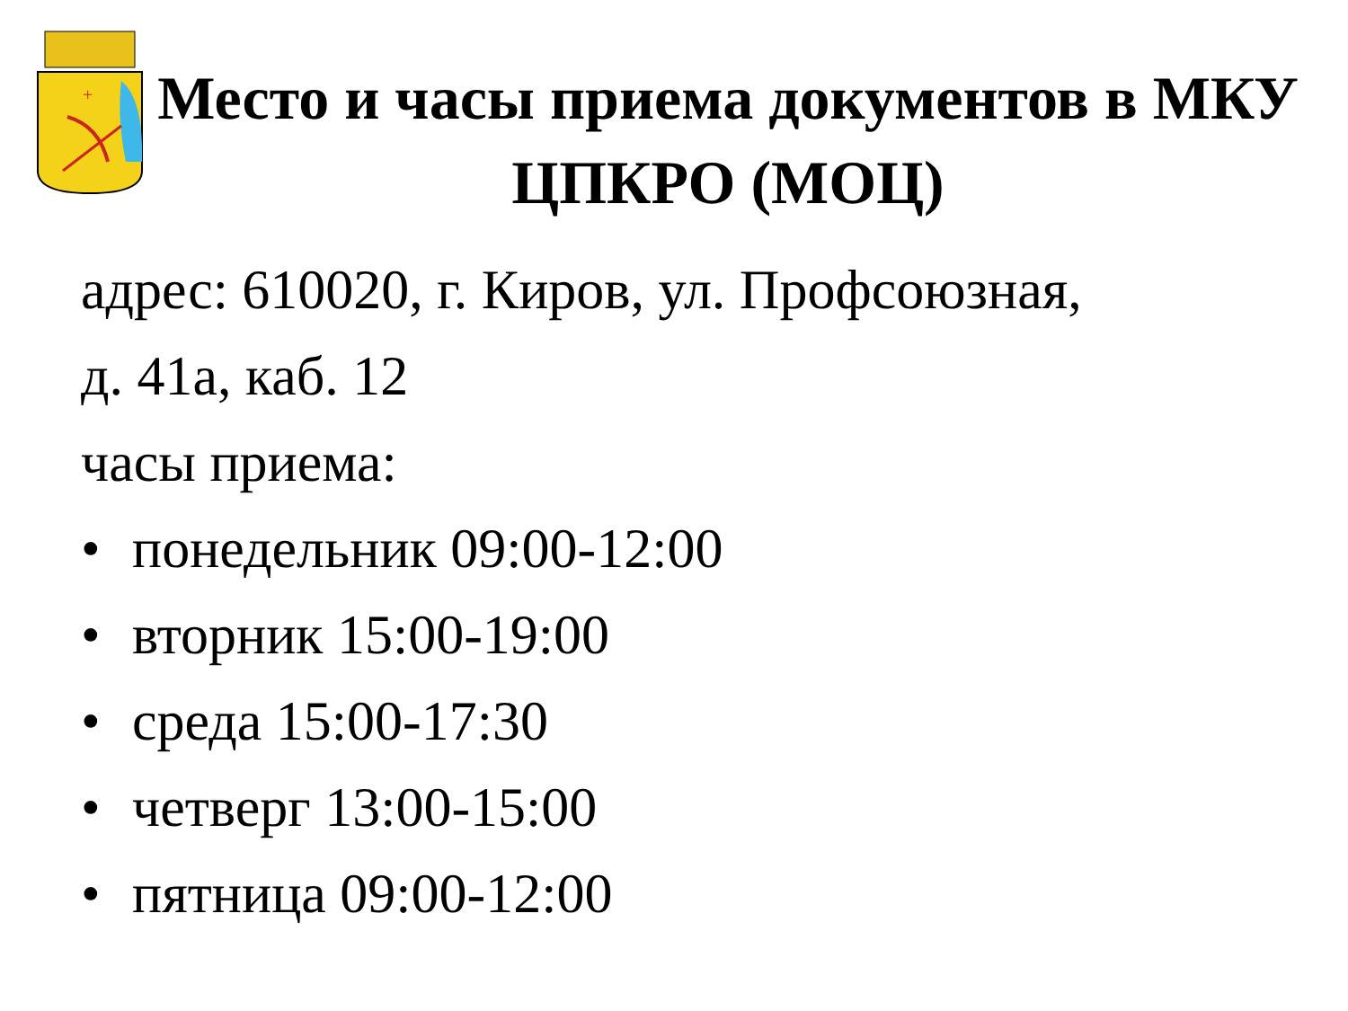+
Место и часы приема документов в МКУ ЦПКРО (МОЦ)
адрес: 610020, г. Киров, ул. Профсоюзная,
д. 41а, каб. 12
часы приема:
• понедельник 09:00-12:00
• вторник 15:00-19:00
• среда 15:00-17:30
• четверг 13:00-15:00
• пятница 09:00-12:00